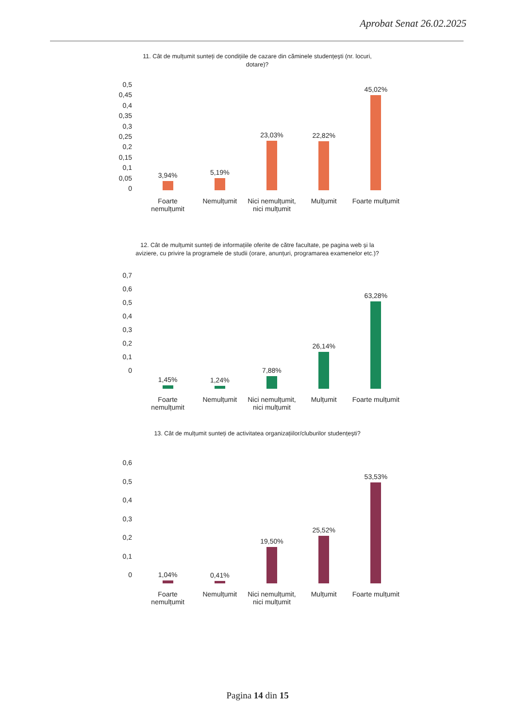Aprobat Senat 26.02.2025
11. Cât de mulțumit sunteți de condițiile de cazare din căminele studențești (nr. locuri, dotare)?
0,5
0,45
0,4
0,35
0,3
0,25
0,2
0,15
0,1
0,05
0
3,94%
5,19%
23,03%
22,82%
45,02%
Foarte nemulțumit
Nemulțumit Nici nemulțumit, nici mulțumit
Mulțumit Foarte mulțumit
12. Cât de mulțumit sunteți de informațiile oferite de către facultate, pe pagina web și la aviziere, cu privire la programele de studii (orare, anunțuri, programarea examenelor etc.)?
0,7
0,6
0,5
0,4
0,3
0,2
0,1
0
1,45%
1,24%
7,88%
26,14%
63,28%
Foarte nemulțumit
Nemulțumit Nici nemulțumit, nici mulțumit
Mulțumit Foarte mulțumit
13. Cât de mulțumit sunteți de activitatea organizațiilor/cluburilor studențești?
0,6
0,5
0,4
0,3
0,2
0,1
0
1,04%
0,41%
19,50%
25,52%
53,53%
Foarte nemulțumit
Nemulțumit Nici nemulțumit, nici mulțumit
Mulțumit Foarte mulțumit
Pagina 14 din 15